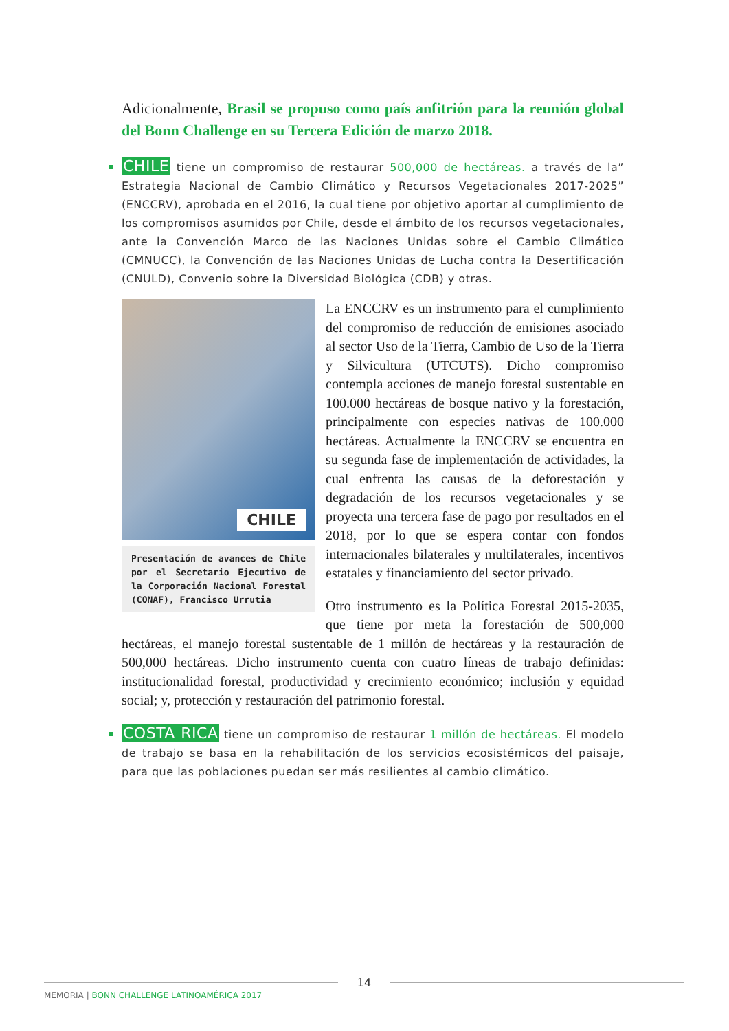Adicionalmente, Brasil se propuso como país anfitrión para la reunión global del Bonn Challenge en su Tercera Edición de marzo 2018.
CHILE tiene un compromiso de restaurar 500,000 de hectáreas. a través de la” Estrategia Nacional de Cambio Climático y Recursos Vegetacionales 2017-2025” (ENCCRV), aprobada en el 2016, la cual tiene por objetivo aportar al cumplimiento de los compromisos asumidos por Chile, desde el ámbito de los recursos vegetacionales, ante la Convención Marco de las Naciones Unidas sobre el Cambio Climático (CMNUCC), la Convención de las Naciones Unidas de Lucha contra la Desertificación (CNULD), Convenio sobre la Diversidad Biológica (CDB) y otras.
CHILE
Presentación de avances de Chile por el Secretario Ejecutivo de la Corporación Nacional Forestal (CONAF), Francisco Urrutia
La ENCCRV es un instrumento para el cumplimiento del compromiso de reducción de emisiones asociado al sector Uso de la Tierra, Cambio de Uso de la Tierra y Silvicultura (UTCUTS). Dicho compromiso contempla acciones de manejo forestal sustentable en 100.000 hectáreas de bosque nativo y la forestación, principalmente con especies nativas de 100.000 hectáreas. Actualmente la ENCCRV se encuentra en su segunda fase de implementación de actividades, la cual enfrenta las causas de la deforestación y degradación de los recursos vegetacionales y se proyecta una tercera fase de pago por resultados en el 2018, por lo que se espera contar con fondos internacionales bilaterales y multilaterales, incentivos estatales y financiamiento del sector privado.
Otro instrumento es la Política Forestal 2015-2035, que tiene por meta la forestación de 500,000 hectáreas, el manejo forestal sustentable de 1 millón de hectáreas y la restauración de 500,000 hectáreas. Dicho instrumento cuenta con cuatro líneas de trabajo definidas: institucionalidad forestal, productividad y crecimiento económico; inclusión y equidad social; y, protección y restauración del patrimonio forestal.
COSTA RICA tiene un compromiso de restaurar 1 millón de hectáreas. El modelo de trabajo se basa en la rehabilitación de los servicios ecosistémicos del paisaje, para que las poblaciones puedan ser más resilientes al cambio climático.
14
MEMORIA | BONN CHALLENGE LATINOAMÉRICA 2017